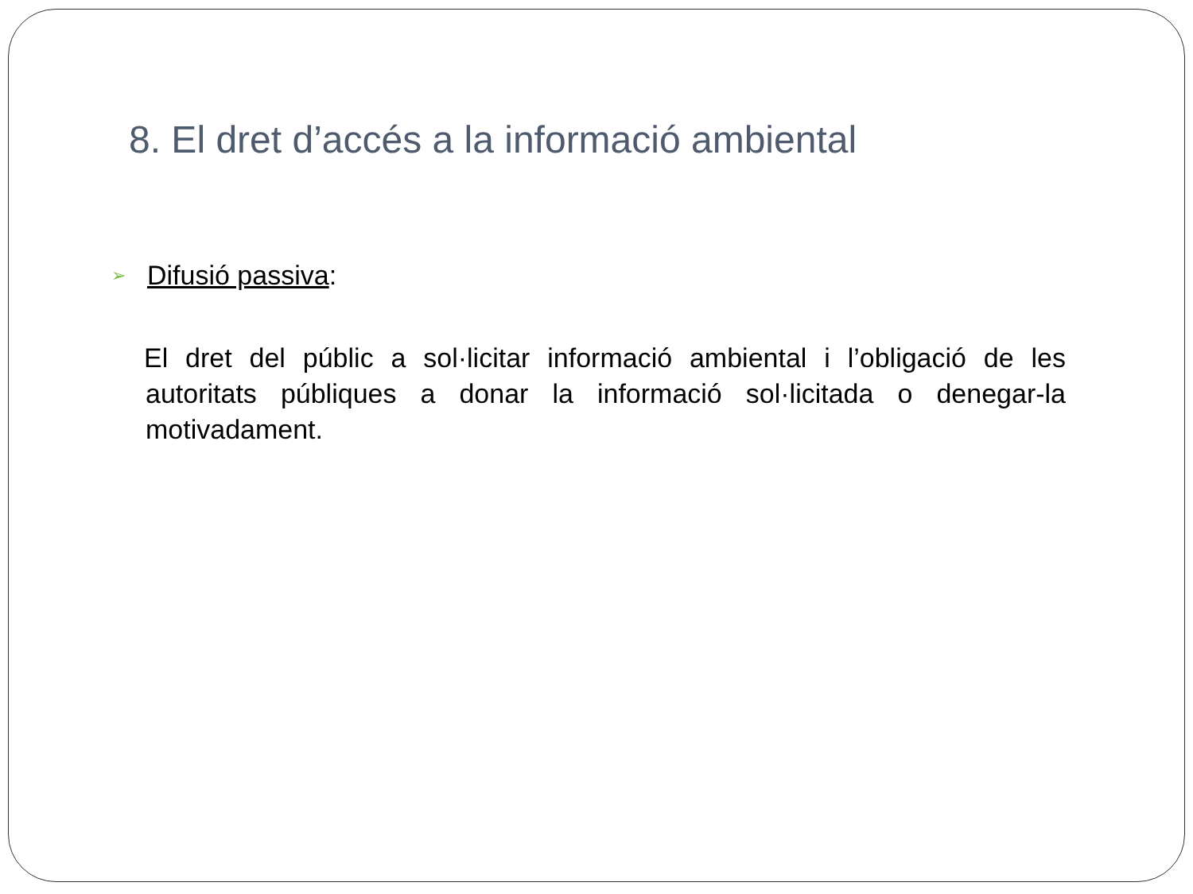8. El dret d’accés a la informació ambiental
➢ Difusió passiva:
El dret del públic a sol·licitar informació ambiental i l’obligació de les autoritats públiques a donar la informació sol·licitada o denegar-la motivadament.